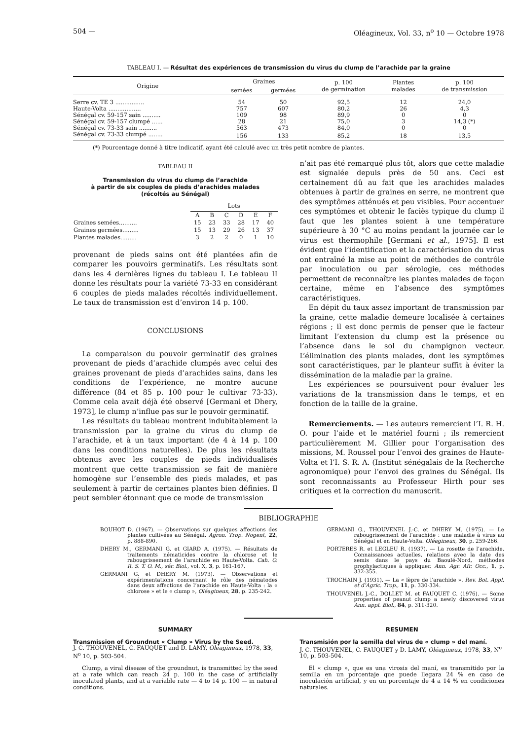504 — Oléagineux, Vol. 33, n<sup>o</sup> 10 — Octobre 1978
TABLEAU I. — Résultat des expériences de transmission du virus du clump de l’arachide par la graine
| Origine | Graines | | p. 100 de germination | Plantes malades | p. 100 de transmission |
| --- | --- | --- | --- | --- | --- |
| | semées | germées | | | |
| Serre cv. TE 3 ................ | 54 | 50 | 92,5 | 12 | 24,0 |
| Haute-Volta .................. | 757 | 607 | 80,2 | 26 | 4,3 |
| Sénégal cv. 59-157 sain .......... | 109 | 98 | 89,9 | 0 | 0 |
| Sénégal cv. 59-157 clumpé ...... | 28 | 21 | 75,0 | 3 | 14,3 (*) |
| Sénégal cv. 73-33 sain .......... | 563 | 473 | 84,0 | 0 | 0 |
| Sénégal cv. 73-33 clumpé ........ | 156 | 133 | 85,2 | 18 | 13,5 |
(*) Pourcentage donné à titre indicatif, ayant été calculé avec un très petit nombre de plantes.
TABLEAU II
Transmission du virus du clump de l’arachide
à partir de six couples de pieds d’arachides malades
(récoltés au Sénégal)
| | Lots | | | | | |
| | A | B | C | D | E | F |
| Graines semées.......... | 15 | 23 | 33 | 28 | 17 | 40 |
| Graines germées......... | 15 | 13 | 29 | 26 | 13 | 37 |
| Plantes malades......... | 3 | 2 | 2 | 0 | 1 | 10 |
provenant de pieds sains ont été plantées afin de comparer les pouvoirs germinatifs. Les résultats sont dans les 4 dernières lignes du tableau I. Le tableau II donne les résultats pour la variété 73-33 en considérant 6 couples de pieds malades récoltés individuellement. Le taux de transmission est d’environ 14 p. 100.
CONCLUSIONS
La comparaison du pouvoir germinatif des graines provenant de pieds d’arachide clumpés avec celui des graines provenant de pieds d’arachides sains, dans les conditions de l’expérience, ne montre aucune différence (84 et 85 p. 100 pour le cultivar 73-33). Comme cela avait déjà été observé [Germani et Dhery, 1973], le clump n’influe pas sur le pouvoir germinatif.
Les résultats du tableau montrent indubitablement la transmission par la graine du virus du clump de l’arachide, et à un taux important (de 4 à 14 p. 100 dans les conditions naturelles). De plus les résultats obtenus avec les couples de pieds individualisés montrent que cette transmission se fait de manière homogène sur l’ensemble des pieds malades, et pas seulement à partir de certaines plantes bien définies. Il peut sembler étonnant que ce mode de transmission
n’ait pas été remarqué plus tôt, alors que cette maladie est signalée depuis près de 50 ans. Ceci est certainement dû au fait que les arachides malades obtenues à partir de graines en serre, ne montrent que des symptômes atténués et peu visibles. Pour accentuer ces symptômes et obtenir le faciès typique du clump il faut que les plantes soient à une température supérieure à 30 °C au moins pendant la journée car le virus est thermophile [Germani et al., 1975]. Il est évident que l’identification et la caractérisation du virus ont entraîné la mise au point de méthodes de contrôle par inoculation ou par sérologie, ces méthodes permettent de reconnaître les plantes malades de façon certaine, même en l’absence des symptômes caractéristiques.
En dépit du taux assez important de transmission par la graine, cette maladie demeure localisée à certaines régions ; il est donc permis de penser que le facteur limitant l’extension du clump est la présence ou l’absence dans le sol du champignon vecteur. L’élimination des plants malades, dont les symptômes sont caractéristiques, par le planteur suffit à éviter la dissémination de la maladie par la graine.
Les expériences se poursuivent pour évaluer les variations de la transmission dans le temps, et en fonction de la taille de la graine.
Remerciements. — Les auteurs remercient l’I. R. H. O. pour l’aide et le matériel fourni ; ils remercient particulièrement M. Gillier pour l’organisation des missions, M. Roussel pour l’envoi des graines de Haute-Volta et l’I. S. R. A. (Institut sénégalais de la Recherche agronomique) pour l’envoi des graines du Sénégal. Ils sont reconnaissants au Professeur Hirth pour ses critiques et la correction du manuscrit.
BIBLIOGRAPHIE
BOUHOT D. (1967). — Observations sur quelques affections des plantes cultivées au Sénégal. Agron. Trop. Nogent, 22, p. 888-890.
DHERY M., GERMANI G. et GIARD A. (1975). — Résultats de traitements nématicides contre la chlorose et le rabougrissement de l’arachide en Haute-Volta. Cah. O. R. S. T. O. M., sér. Biol., vol. X, 3, p. 161-167.
GERMANI G. et DHERY M. (1973). — Observations et expérimentations concernant le rôle des nématodes dans deux affections de l’arachide en Haute-Volta : la « chlorose » et le « clump », Oléagineux, 28, p. 235-242.
GERMANI G., THOUVENEL J.-C. et DHERY M. (1975). — Le rabougrissement de l’arachide : une maladie à virus au Sénégal et en Haute-Volta. Oléagineux, 30, p. 259-266.
PORTERES R. et LEGLEU R. (1937). — La rosette de l’arachide. Connaissances actuelles, relations avec la date des semis dans le pays du Baoulé-Nord, méthodes prophylactiques à appliquer. Ann. Agr. Afr. Occ., 1, p. 332-355.
TROCHAIN J. (1931). — La « lèpre de l’arachide ». Rev. Bot. Appl. et d’Agric. Trop., 11, p. 330-334.
THOUVENEL J.-C., DOLLET M. et FAUQUET C. (1976). — Some properties of peanut clump a newly discovered virus Ann. appl. Biol., 84, p. 311-320.
SUMMARY
Transmission of Groundnut « Clump » Virus by the Seed.
J. C. THOUVENEL, C. FAUQUET and D. LAMY, Oléagineux, 1978, 33, N<sup>o</sup> 10, p. 503-504.
Clump, a viral disease of the groundnut, is transmitted by the seed at a rate which can reach 24 p. 100 in the case of artificially inoculated plants, and at a variable rate — 4 to 14 p. 100 — in natural conditions.
RESUMEN
Transmisión por la semilla del virus de « clump » del maní.
J. C. THOUVENEL, C. FAUQUET y D. LAMY, Oléagineux, 1978, 33, N<sup>o</sup> 10, p. 503-504.
El « clump », que es una virosis del maní, es transmitido por la semilla en un porcentaje que puede llegara 24 % en caso de inoculación artificial, y en un porcentaje de 4 a 14 % en condiciones naturales.